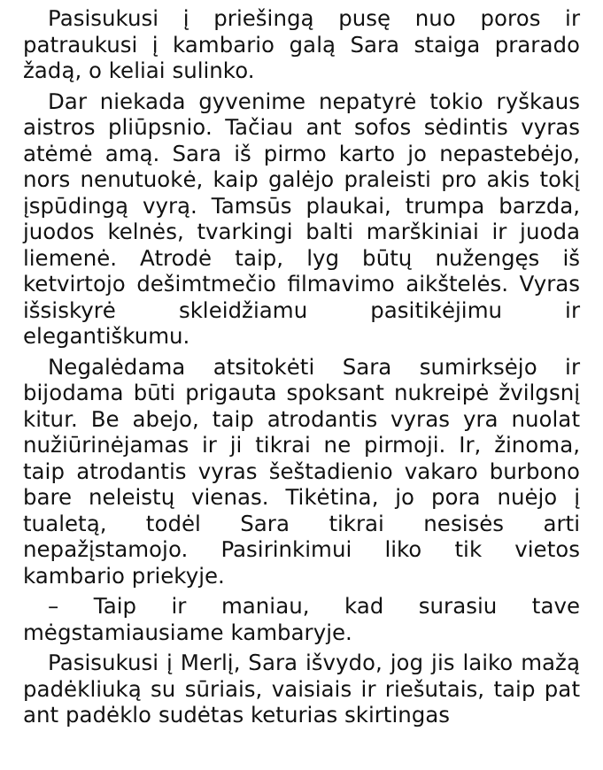Pasisukusi į priešingą pusę nuo poros ir patraukusi į kambario galą Sara staiga prarado žadą, o keliai sulinko.
Dar niekada gyvenime nepatyrė tokio ryškaus aistros pliūpsnio. Tačiau ant sofos sėdintis vyras atėmė amą. Sara iš pirmo karto jo nepastebėjo, nors nenutuokė, kaip galėjo praleisti pro akis tokį įspūdingą vyrą. Tamsūs plaukai, trumpa barzda, juodos kelnės, tvarkingi balti marškiniai ir juoda liemenė. Atrodė taip, lyg būtų nužengęs iš ketvirtojo dešimtmečio filmavimo aikštelės. Vyras išsiskyrė skleidžiamu pasitikėjimu ir elegantiškumu.
Negalėdama atsitokėti Sara sumirksėjo ir bijodama būti prigauta spoksant nukreipė žvilgsnį kitur. Be abejo, taip atrodantis vyras yra nuolat nužiūrinėjamas ir ji tikrai ne pirmoji. Ir, žinoma, taip atrodantis vyras šeštadienio vakaro burbono bare neleistų vienas. Tikėtina, jo pora nuėjo į tualetą, todėl Sara tikrai nesisės arti nepažįstamojo. Pasirinkimui liko tik vietos kambario priekyje.
– Taip ir maniau, kad surasiu tave mėgstamiausiame kambaryje.
Pasisukusi į Merlį, Sara išvydo, jog jis laiko mažą padėkliuką su sūriais, vaisiais ir riešutais, taip pat ant padėklo sudėtas keturias skirtingas